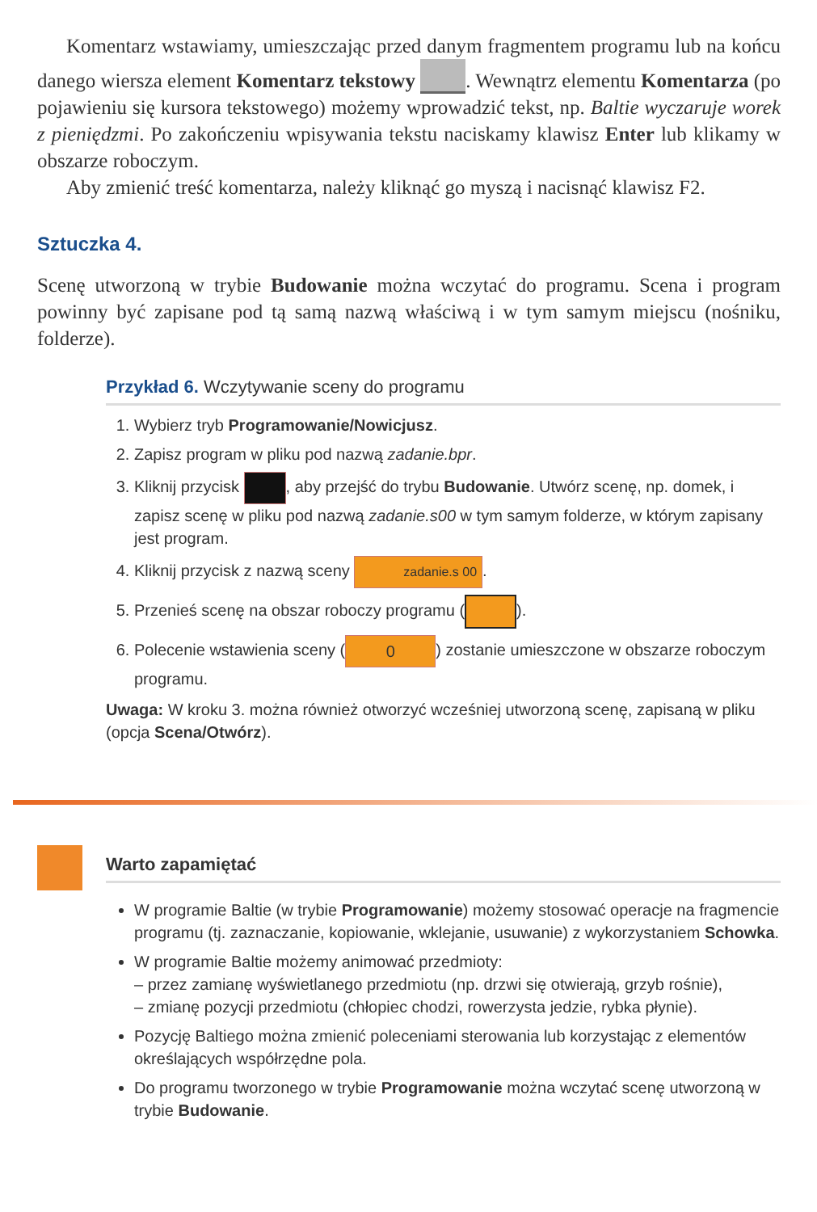Komentarz wstawiamy, umieszczając przed danym fragmentem programu lub na końcu danego wiersza element Komentarz tekstowy . Wewnątrz elementu Komentarza (po pojawieniu się kursora tekstowego) możemy wprowadzić tekst, np. Baltie wyczaruje worek z pieniędzmi. Po zakończeniu wpisywania tekstu naciskamy klawisz Enter lub klikamy w obszarze roboczym.
Aby zmienić treść komentarza, należy kliknąć go myszą i nacisnąć klawisz F2.
Sztuczka 4.
Scenę utworzoną w trybie Budowanie można wczytać do programu. Scena i program powinny być zapisane pod tą samą nazwą właściwą i w tym samym miejscu (nośniku, folderze).
Przykład 6. Wczytywanie sceny do programu
1. Wybierz tryb Programowanie/Nowicjusz.
2. Zapisz program w pliku pod nazwą zadanie.bpr.
3. Kliknij przycisk , aby przejść do trybu Budowanie. Utwórz scenę, np. domek, i zapisz scenę w pliku pod nazwą zadanie.s00 w tym samym folderze, w którym zapisany jest program.
4. Kliknij przycisk z nazwą sceny zadanie.s 00.
5. Przenieś scenę na obszar roboczy programu ( ).
6. Polecenie wstawienia sceny (0) zostanie umieszczone w obszarze roboczym programu.
Uwaga: W kroku 3. można również otworzyć wcześniej utworzoną scenę, zapisaną w pliku (opcja Scena/Otwórz).
Warto zapamiętać
W programie Baltie (w trybie Programowanie) możemy stosować operacje na fragmencie programu (tj. zaznaczanie, kopiowanie, wklejanie, usuwanie) z wykorzystaniem Schowka.
W programie Baltie możemy animować przedmioty:
– przez zamianę wyświetlanego przedmiotu (np. drzwi się otwierają, grzyb rośnie),
– zmianę pozycji przedmiotu (chłopiec chodzi, rowerzysta jedzie, rybka płynie).
Pozycję Baltiego można zmienić poleceniami sterowania lub korzystając z elementów określających współrzędne pola.
Do programu tworzonego w trybie Programowanie można wczytać scenę utworzoną w trybie Budowanie.